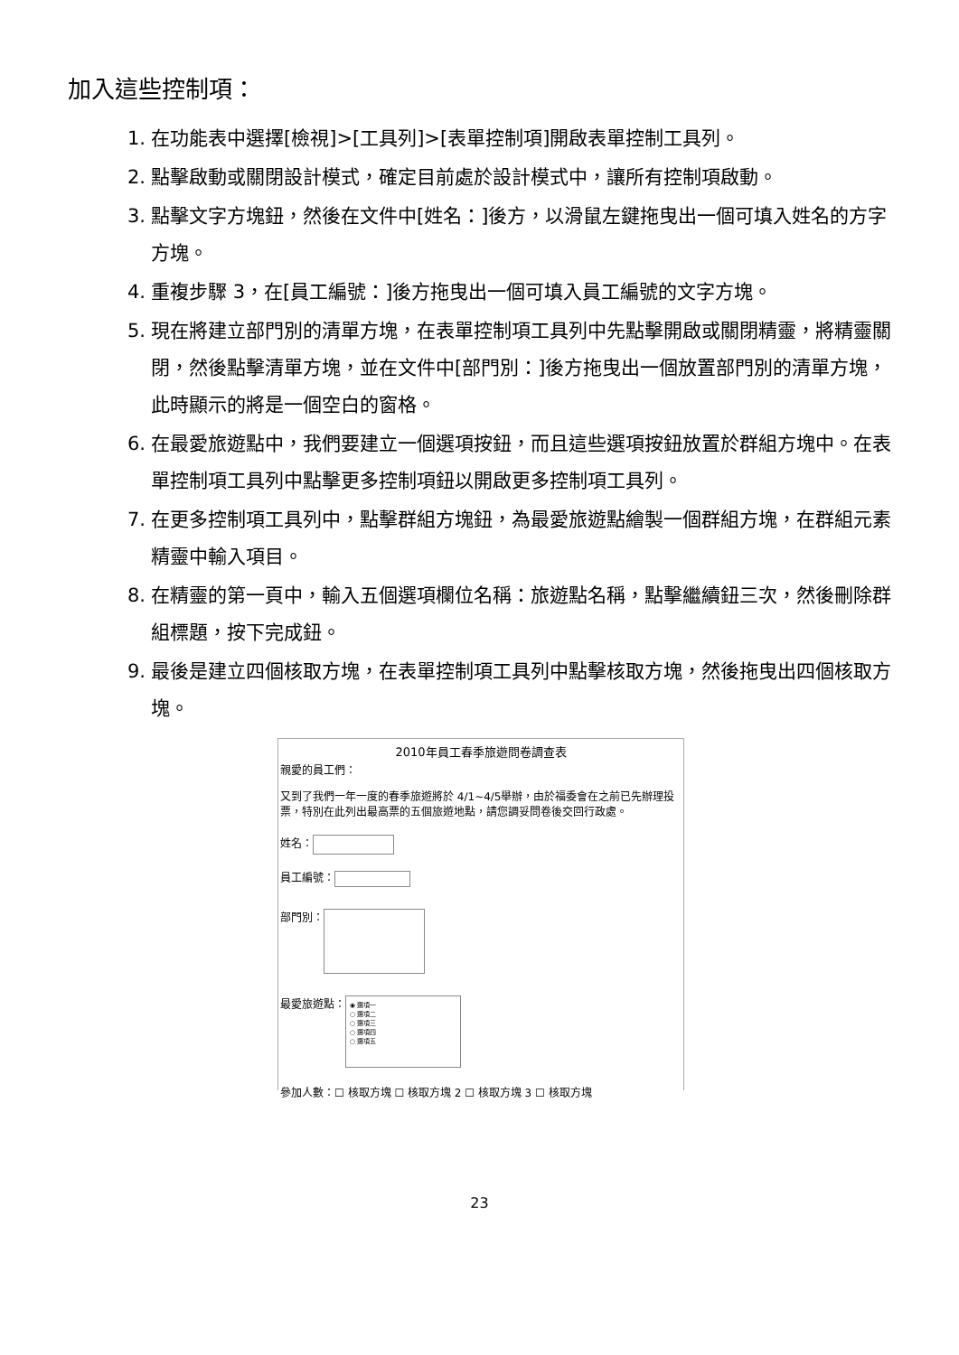加入這些控制項：
1. 在功能表中選擇[檢視]>[工具列]>[表單控制項]開啟表單控制工具列。
2. 點擊啟動或關閉設計模式，確定目前處於設計模式中，讓所有控制項啟動。
3. 點擊文字方塊鈕，然後在文件中[姓名：]後方，以滑鼠左鍵拖曳出一個可填入姓名的方字方塊。
4. 重複步驟 3，在[員工編號：]後方拖曳出一個可填入員工編號的文字方塊。
5. 現在將建立部門別的清單方塊，在表單控制項工具列中先點擊開啟或關閉精靈，將精靈關閉，然後點擊清單方塊，並在文件中[部門別：]後方拖曳出一個放置部門別的清單方塊，此時顯示的將是一個空白的窗格。
6. 在最愛旅遊點中，我們要建立一個選項按鈕，而且這些選項按鈕放置於群組方塊中。在表單控制項工具列中點擊更多控制項鈕以開啟更多控制項工具列。
7. 在更多控制項工具列中，點擊群組方塊鈕，為最愛旅遊點繪製一個群組方塊，在群組元素精靈中輸入項目。
8. 在精靈的第一頁中，輸入五個選項欄位名稱：旅遊點名稱，點擊繼續鈕三次，然後刪除群組標題，按下完成鈕。
9. 最後是建立四個核取方塊，在表單控制項工具列中點擊核取方塊，然後拖曳出四個核取方塊。
2010年員工春季旅遊問卷調查表
親愛的員工們：
又到了我們一年一度的春季旅遊將於 4/1~4/5舉辦，由於福委會在之前已先辦理投票，特別在此列出最高票的五個旅遊地點，請您調妥問卷後交回行政處。
姓名：
員工編號：
部門別：
最愛旅遊點： ◉ 選項一
○ 選項二
○ 選項三
○ 選項四
○ 選項五
參加人數：☐ 核取方塊 ☐ 核取方塊 2 ☐ 核取方塊 3 ☐ 核取方塊
23